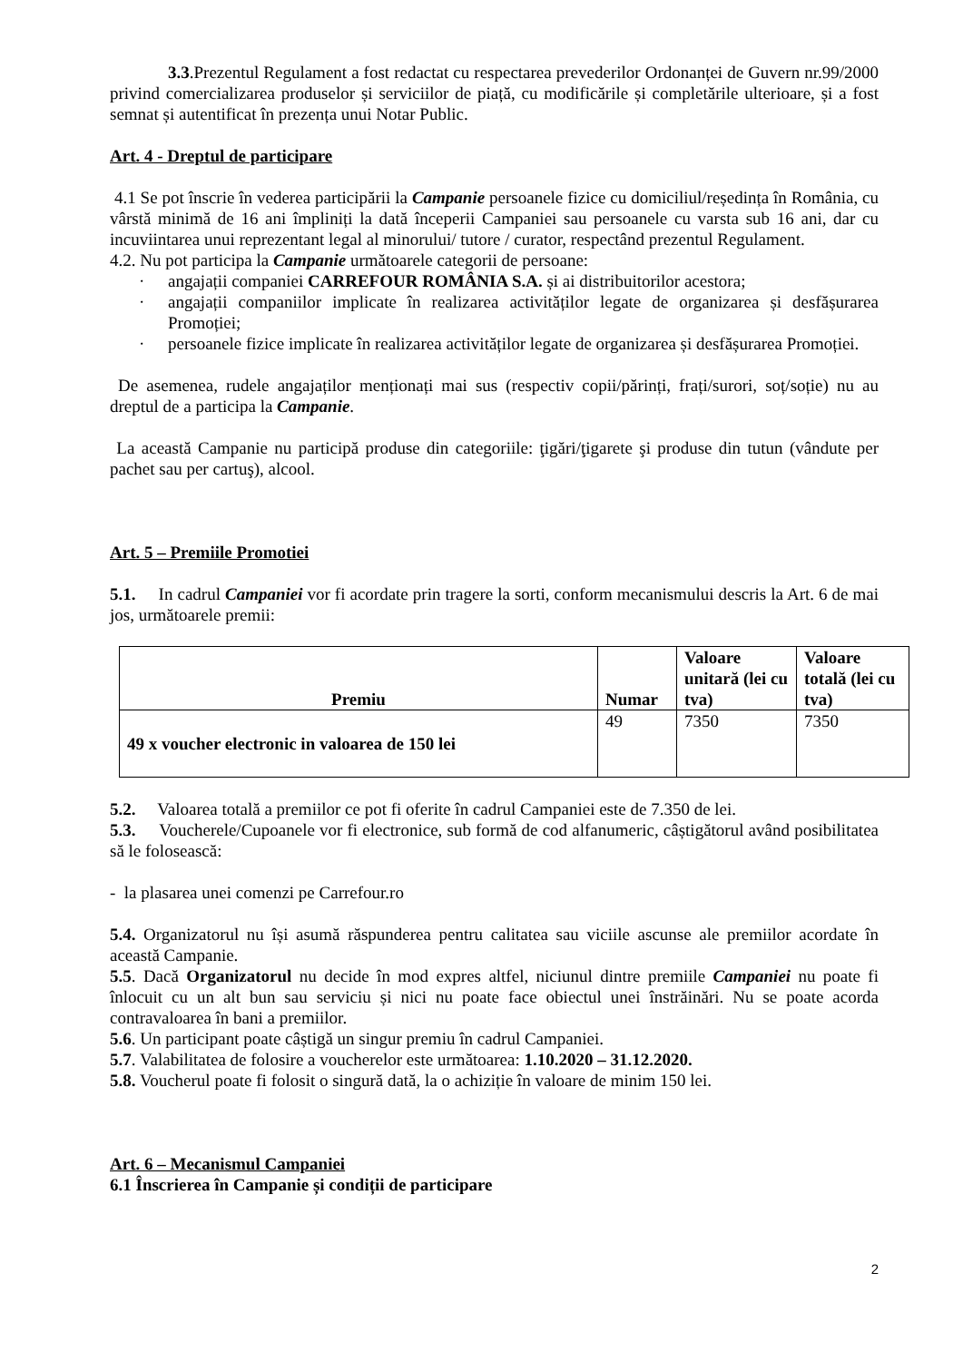3.3.Prezentul Regulament a fost redactat cu respectarea prevederilor Ordonanței de Guvern nr.99/2000 privind comercializarea produselor și serviciilor de piață, cu modificările și completările ulterioare, și a fost semnat și autentificat în prezența unui Notar Public.
Art. 4 - Dreptul de participare
4.1 Se pot înscrie în vederea participării la Campanie persoanele fizice cu domiciliul/reședința în România, cu vârstă minimă de 16 ani împliniți la dată începerii Campaniei sau persoanele cu varsta sub 16 ani, dar cu incuviintarea unui reprezentant legal al minorului/ tutore / curator, respectând prezentul Regulament.
4.2. Nu pot participa la Campanie următoarele categorii de persoane:
· angajații companiei CARREFOUR ROMÂNIA S.A. și ai distribuitorilor acestora;
· angajații companiilor implicate în realizarea activităților legate de organizarea și desfășurarea Promoției;
· persoanele fizice implicate în realizarea activităților legate de organizarea și desfășurarea Promoției.
De asemenea, rudele angajaților menționați mai sus (respectiv copii/părinți, frați/surori, soț/soție) nu au dreptul de a participa la Campanie.
La această Campanie nu participă produse din categoriile: ţigări/ţigarete şi produse din tutun (vândute per pachet sau per cartuş), alcool.
Art. 5 – Premiile Promotiei
5.1. In cadrul Campaniei vor fi acordate prin tragere la sorti, conform mecanismului descris la Art. 6 de mai jos, următoarele premii:
| Premiu | Numar | Valoare unitară (lei cu tva) | Valoare totală (lei cu tva) |
| --- | --- | --- | --- |
| 49 x voucher electronic in valoarea de 150 lei | 49 | 7350 | 7350 |
5.2. Valoarea totală a premiilor ce pot fi oferite în cadrul Campaniei este de 7.350 de lei.
5.3. Voucherele/Cupoanele vor fi electronice, sub formă de cod alfanumeric, câștigătorul având posibilitatea să le folosească:
- la plasarea unei comenzi pe Carrefour.ro
5.4. Organizatorul nu își asumă răspunderea pentru calitatea sau viciile ascunse ale premiilor acordate în această Campanie.
5.5. Dacă Organizatorul nu decide în mod expres altfel, niciunul dintre premiile Campaniei nu poate fi înlocuit cu un alt bun sau serviciu și nici nu poate face obiectul unei înstrăinări. Nu se poate acorda contravaloarea în bani a premiilor.
5.6. Un participant poate câștigă un singur premiu în cadrul Campaniei.
5.7. Valabilitatea de folosire a voucherelor este următoarea: 1.10.2020 – 31.12.2020.
5.8. Voucherul poate fi folosit o singură dată, la o achiziție în valoare de minim 150 lei.
Art. 6 – Mecanismul Campaniei
6.1 Înscrierea în Campanie și condiții de participare
2